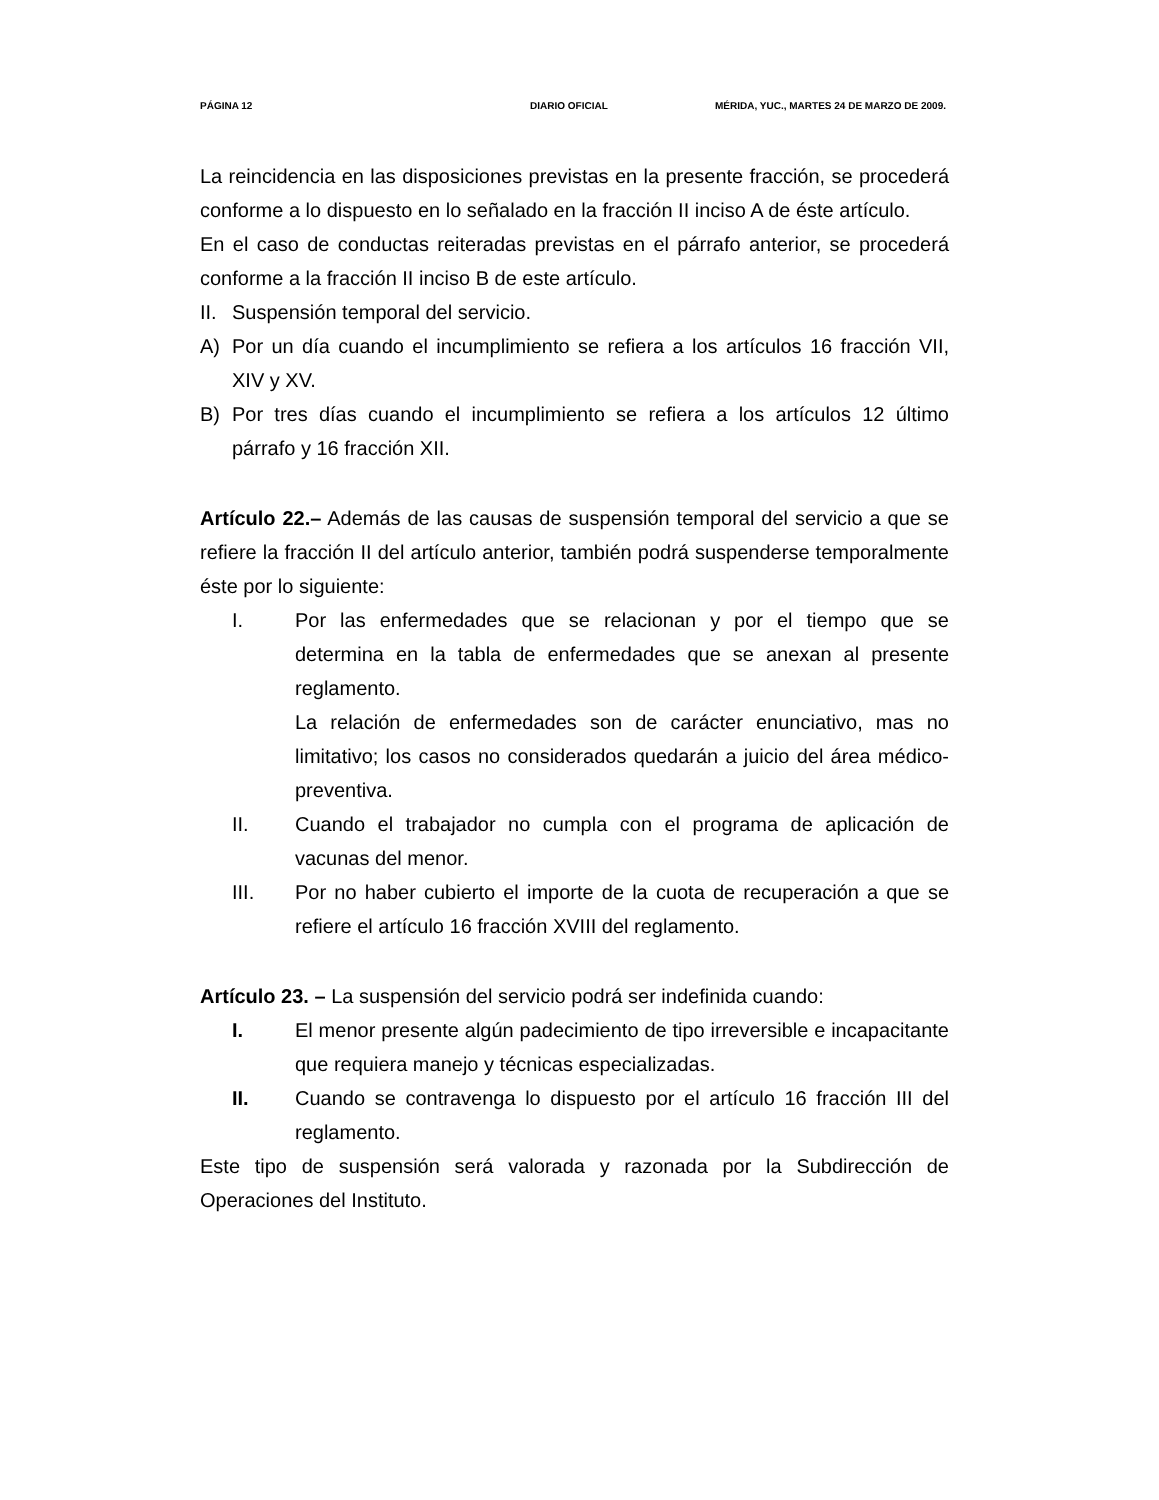PÁGINA 12 DIARIO OFICIAL MÉRIDA, YUC., MARTES 24 DE MARZO DE 2009.
La reincidencia en las disposiciones previstas en la presente fracción, se procederá conforme a lo dispuesto en lo señalado en la fracción II inciso A de éste artículo.
En el caso de conductas reiteradas previstas en el párrafo anterior, se procederá conforme a la fracción II inciso B de este artículo.
II.
Suspensión temporal del servicio.
A) Por un día cuando el incumplimiento se refiera a los artículos 16 fracción VII, XIV y XV.
B) Por tres días cuando el incumplimiento se refiera a los artículos 12 último párrafo y 16 fracción XII.
Artículo 22.– Además de las causas de suspensión temporal del servicio a que se refiere la fracción II del artículo anterior, también podrá suspenderse temporalmente éste por lo siguiente:
I. Por las enfermedades que se relacionan y por el tiempo que se determina en la tabla de enfermedades que se anexan al presente reglamento.
La relación de enfermedades son de carácter enunciativo, mas no limitativo; los casos no considerados quedarán a juicio del área médico-preventiva.
II. Cuando el trabajador no cumpla con el programa de aplicación de vacunas del menor.
III. Por no haber cubierto el importe de la cuota de recuperación a que se refiere el artículo 16 fracción XVIII del reglamento.
Artículo 23. – La suspensión del servicio podrá ser indefinida cuando:
I. El menor presente algún padecimiento de tipo irreversible e incapacitante que requiera manejo y técnicas especializadas.
II. Cuando se contravenga lo dispuesto por el artículo 16 fracción III del reglamento.
Este tipo de suspensión será valorada y razonada por la Subdirección de Operaciones del Instituto.